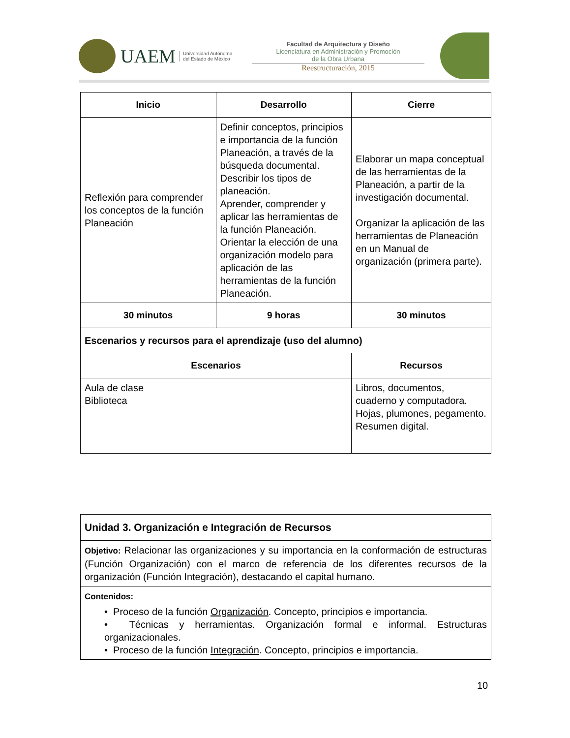UAEM Universidad Autónoma
del Estado de México
Facultad de Arquitectura y Diseño
Licenciatura en Administración y Promoción
de la Obra Urbana
Reestructuración, 2015
| Inicio | Desarrollo | | Cierre |
| --- | --- | --- | --- |
| Reflexión para comprender los conceptos de la función Planeación | Definir conceptos, principios e importancia de la función Planeación, a través de la búsqueda documental. Describir los tipos de planeación. Aprender, comprender y aplicar las herramientas de la función Planeación. Orientar la elección de una organización modelo para aplicación de las herramientas de la función Planeación. | | Elaborar un mapa conceptual de las herramientas de la Planeación, a partir de la investigación documental. Organizar la aplicación de las herramientas de Planeación en un Manual de organización (primera parte). |
| 30 minutos | 9 horas | | 30 minutos |
| Escenarios y recursos para el aprendizaje (uso del alumno) | | | |
| Escenarios | | Recursos | |
| Aula de clase Biblioteca | | Libros, documentos, cuaderno y computadora. Hojas, plumones, pegamento. Resumen digital. | |
| Unidad 3. Organización e Integración de Recursos |
| Objetivo: Relacionar las organizaciones y su importancia en la conformación de estructuras (Función Organización) con el marco de referencia de los diferentes recursos de la organización (Función Integración), destacando el capital humano. |
| Contenidos: • Proceso de la función Organización . Concepto, principios e importancia. • Técnicas y herramientas. Organización formal e informal. Estructuras organizacionales. • Proceso de la función Integración . Concepto, principios e importancia. |
10